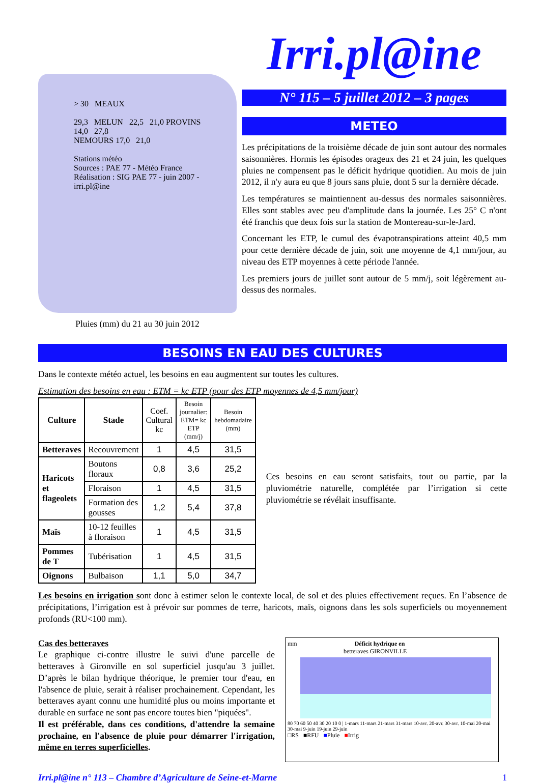> 30 MEAUX
29,3 MELUN 22,5 21,0 PROVINS
14,0 27,8
NEMOURS 17,0 21,0
Stations météo
Sources : PAE 77 - Météo France
Réalisation : SIG PAE 77 - juin 2007 - irri.pl@ine
Pluies (mm) du 21 au 30 juin 2012
Irri.pl@ine
N° 115 – 5 juillet 2012 – 3 pages
METEO
Les précipitations de la troisième décade de juin sont autour des normales saisonnières. Hormis les épisodes orageux des 21 et 24 juin, les quelques pluies ne compensent pas le déficit hydrique quotidien. Au mois de juin 2012, il n'y aura eu que 8 jours sans pluie, dont 5 sur la dernière décade.
Les températures se maintiennent au-dessus des normales saisonnières. Elles sont stables avec peu d'amplitude dans la journée. Les 25° C n'ont été franchis que deux fois sur la station de Montereau-sur-le-Jard.
Concernant les ETP, le cumul des évapotranspirations atteint 40,5 mm pour cette dernière décade de juin, soit une moyenne de 4,1 mm/jour, au niveau des ETP moyennes à cette période l'année.
Les premiers jours de juillet sont autour de 5 mm/j, soit légèrement au-dessus des normales.
BESOINS EN EAU DES CULTURES
Dans le contexte météo actuel, les besoins en eau augmentent sur toutes les cultures.
Estimation des besoins en eau : ETM = kc ETP (pour des ETP moyennes de 4,5 mm/jour)
| Culture | Stade | Coef. Cultural kc | Besoin journalier: ETM= kc ETP (mm/j) | Besoin hebdomadaire (mm) |
| --- | --- | --- | --- | --- |
| Betteraves | Recouvrement | 1 | 4,5 | 31,5 |
| Haricots et flageolets | Boutons floraux | 0,8 | 3,6 | 25,2 |
| | Floraison | 1 | 4,5 | 31,5 |
| | Formation des gousses | 1,2 | 5,4 | 37,8 |
| Maïs | 10-12 feuilles à floraison | 1 | 4,5 | 31,5 |
| Pommes de T | Tubérisation | 1 | 4,5 | 31,5 |
| Oignons | Bulbaison | 1,1 | 5,0 | 34,7 |
Ces besoins en eau seront satisfaits, tout ou partie, par la pluviométrie naturelle, complétée par l’irrigation si cette pluviométrie se révélait insuffisante.
Les besoins en irrigation sont donc à estimer selon le contexte local, de sol et des pluies effectivement reçues. En l’absence de précipitations, l’irrigation est à prévoir sur pommes de terre, haricots, maïs, oignons dans les sols superficiels ou moyennement profonds (RU<100 mm).
Cas des betteraves
Le graphique ci-contre illustre le suivi d'une parcelle de betteraves à Gironville en sol superficiel jusqu'au 3 juillet. D’après le bilan hydrique théorique, le premier tour d'eau, en l'absence de pluie, serait à réaliser prochainement. Cependant, les betteraves ayant connu une humidité plus ou moins importante et durable en surface ne sont pas encore toutes bien "piquées".
Il est préférable, dans ces conditions, d'attendre la semaine prochaine, en l'absence de pluie pour démarrer l'irrigation, même en terres superficielles.
mm Déficit hydrique en
betteraves GIRONVILLE
80 70 60 50 40 30 20 10 0 | 1-mars 11-mars 21-mars 31-mars 10-avr. 20-avr. 30-avr. 10-mai 20-mai 30-mai 9-juin 19-juin 29-juin
□RS ■RFU ■Pluie ■Irrig
Irri.pl@ine n° 113 – Chambre d’Agriculture de Seine-et-Marne 1